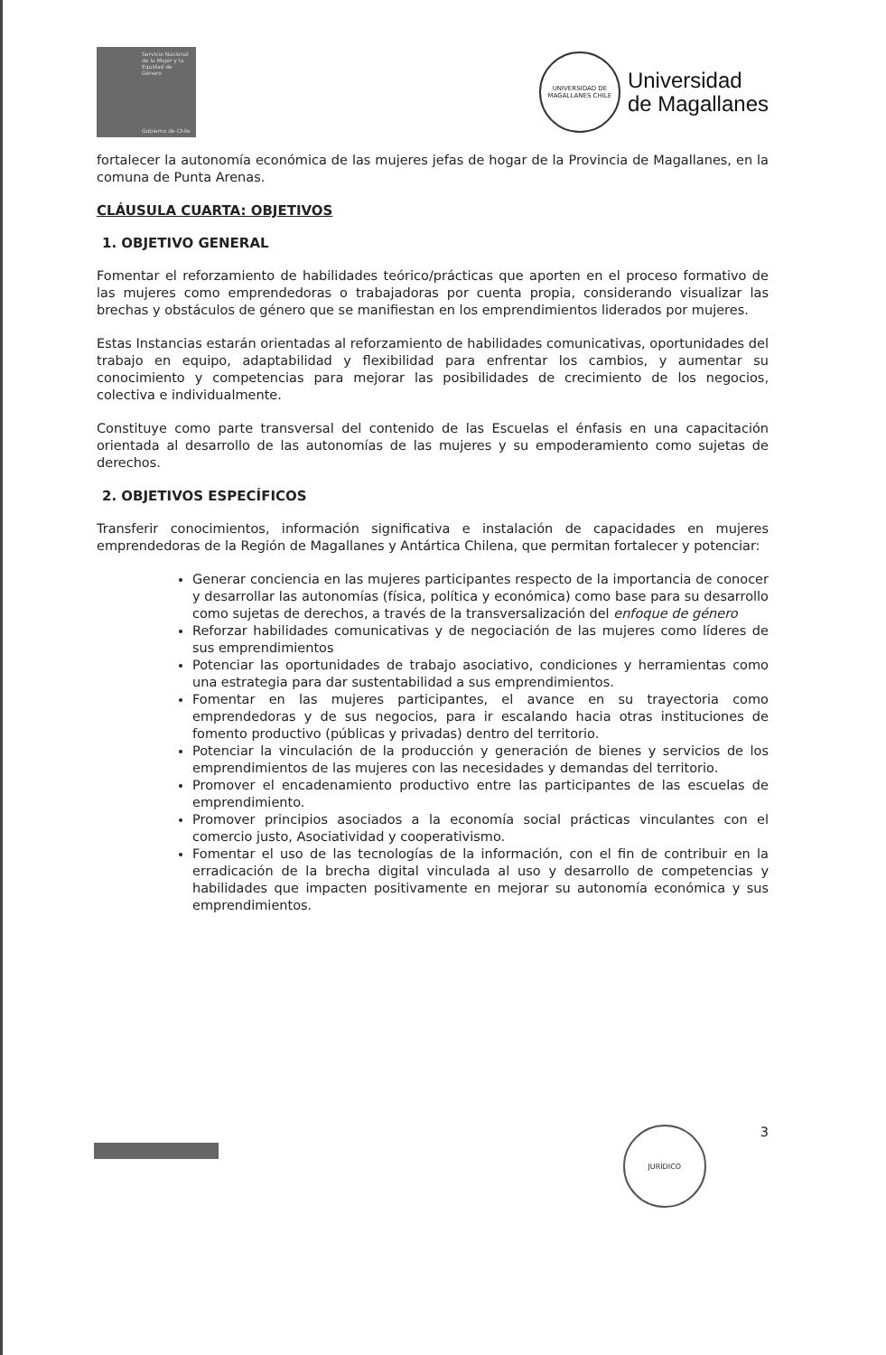Servicio Nacional de la Mujer y la Equidad de Género
Gobierno de Chile
UNIVERSIDAD DE MAGALLANES CHILE
Universidad
de Magallanes
fortalecer la autonomía económica de las mujeres jefas de hogar de la Provincia de Magallanes, en la comuna de Punta Arenas.
CLÁUSULA CUARTA: OBJETIVOS
1. OBJETIVO GENERAL
Fomentar el reforzamiento de habilidades teórico/prácticas que aporten en el proceso formativo de las mujeres como emprendedoras o trabajadoras por cuenta propia, considerando visualizar las brechas y obstáculos de género que se manifiestan en los emprendimientos liderados por mujeres.
Estas Instancias estarán orientadas al reforzamiento de habilidades comunicativas, oportunidades del trabajo en equipo, adaptabilidad y flexibilidad para enfrentar los cambios, y aumentar su conocimiento y competencias para mejorar las posibilidades de crecimiento de los negocios, colectiva e individualmente.
Constituye como parte transversal del contenido de las Escuelas el énfasis en una capacitación orientada al desarrollo de las autonomías de las mujeres y su empoderamiento como sujetas de derechos.
2. OBJETIVOS ESPECÍFICOS
Transferir conocimientos, información significativa e instalación de capacidades en mujeres emprendedoras de la Región de Magallanes y Antártica Chilena, que permitan fortalecer y potenciar:
Generar conciencia en las mujeres participantes respecto de la importancia de conocer y desarrollar las autonomías (física, política y económica) como base para su desarrollo como sujetas de derechos, a través de la transversalización del enfoque de género
Reforzar habilidades comunicativas y de negociación de las mujeres como líderes de sus emprendimientos
Potenciar las oportunidades de trabajo asociativo, condiciones y herramientas como una estrategia para dar sustentabilidad a sus emprendimientos.
Fomentar en las mujeres participantes, el avance en su trayectoria como emprendedoras y de sus negocios, para ir escalando hacia otras instituciones de fomento productivo (públicas y privadas) dentro del territorio.
Potenciar la vinculación de la producción y generación de bienes y servicios de los emprendimientos de las mujeres con las necesidades y demandas del territorio.
Promover el encadenamiento productivo entre las participantes de las escuelas de emprendimiento.
Promover principios asociados a la economía social prácticas vinculantes con el comercio justo, Asociatividad y cooperativismo.
Fomentar el uso de las tecnologías de la información, con el fin de contribuir en la erradicación de la brecha digital vinculada al uso y desarrollo de competencias y habilidades que impacten positivamente en mejorar su autonomía económica y sus emprendimientos.
JURÍDICO
3